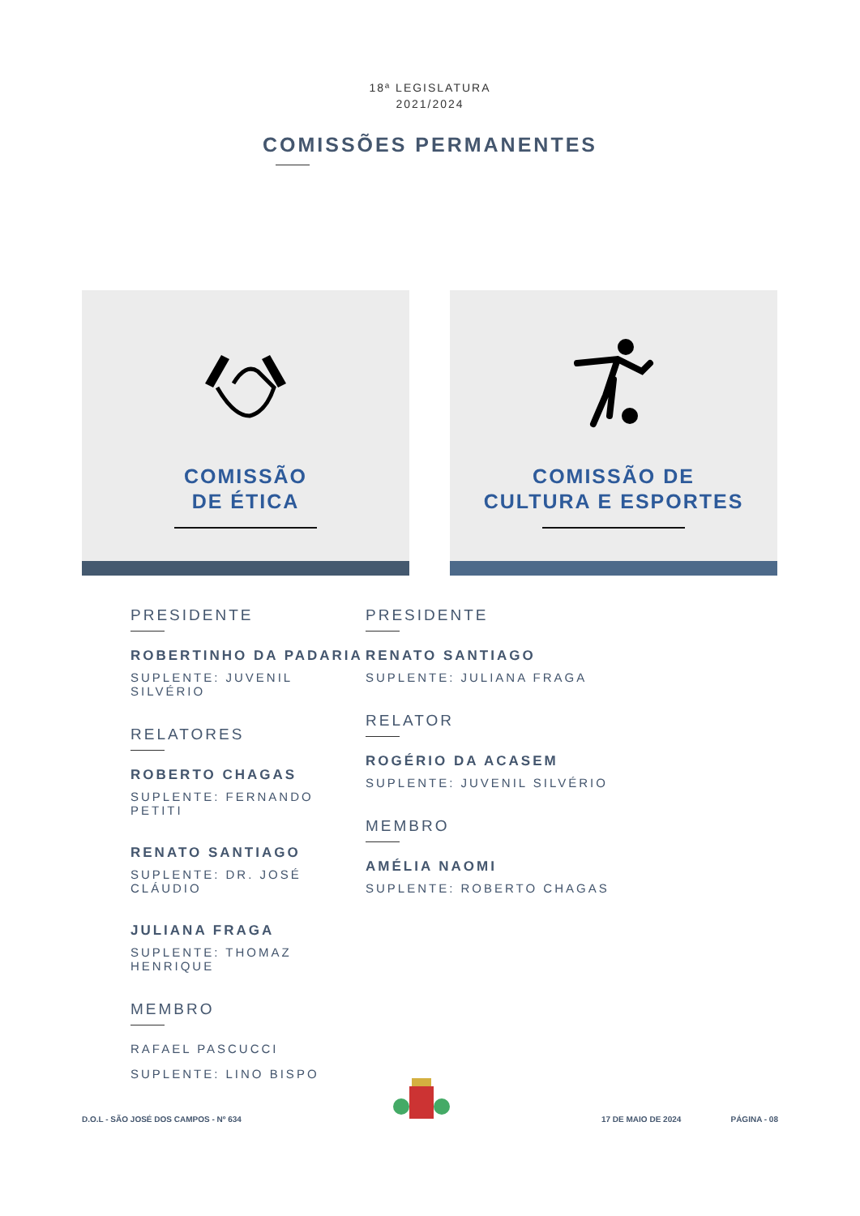18ª LEGISLATURA
2021/2024
COMISSÕES PERMANENTES
COMISSÃO
DE ÉTICA
COMISSÃO DE
CULTURA E ESPORTES
PRESIDENTE
ROBERTINHO DA PADARIA
SUPLENTE: JUVENIL SILVÉRIO
RELATORES
ROBERTO CHAGAS
SUPLENTE: FERNANDO PETITI
RENATO SANTIAGO
SUPLENTE: DR. JOSÉ CLÁUDIO
JULIANA FRAGA
SUPLENTE: THOMAZ HENRIQUE
MEMBRO
RAFAEL PASCUCCI
SUPLENTE: LINO BISPO
PRESIDENTE
RENATO SANTIAGO
SUPLENTE: JULIANA FRAGA
RELATOR
ROGÉRIO DA ACASEM
SUPLENTE: JUVENIL SILVÉRIO
MEMBRO
AMÉLIA NAOMI
SUPLENTE: ROBERTO CHAGAS
D.O.L - SÃO JOSÉ DOS CAMPOS - Nº 634 17 DE MAIO DE 2024 PÁGINA - 08